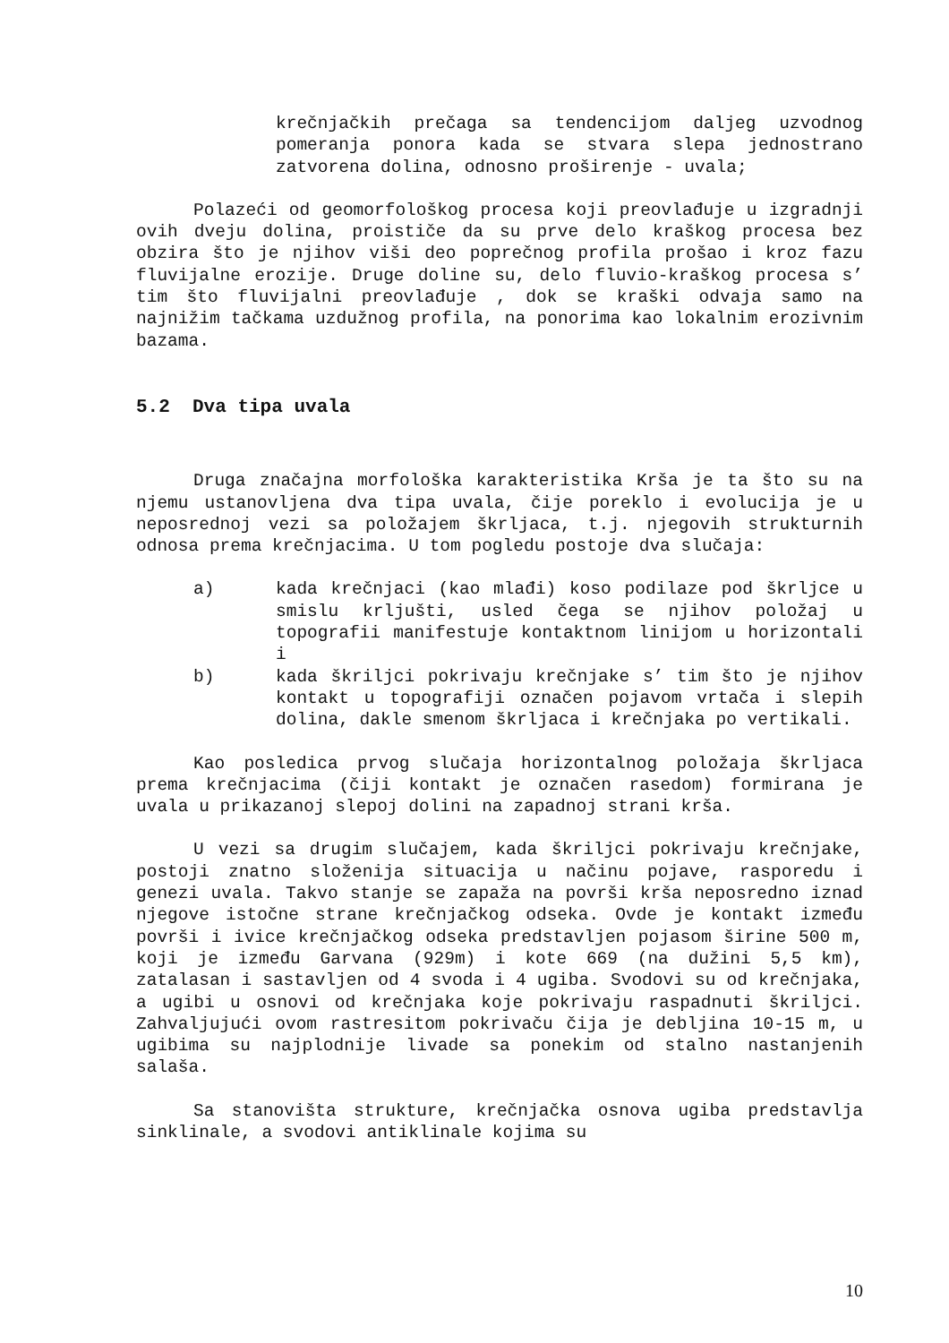krečnjačkih prečaga sa tendencijom daljeg uzvodnog pomeranja ponora kada se stvara slepa jednostrano zatvorena dolina, odnosno proširenje - uvala;
Polazeći od geomorfološkog procesa koji preovlađuje u izgradnji ovih dveju dolina, proističe da su prve delo kraškog procesa bez obzira što je njihov viši deo poprečnog profila prošao i kroz fazu fluvijalne erozije. Druge doline su, delo fluvio-kraškog procesa s’ tim što fluvijalni preovlađuje , dok se kraški odvaja samo na najnižim tačkama uzdužnog profila, na ponorima kao lokalnim erozivnim bazama.
5.2 Dva tipa uvala
Druga značajna morfološka karakteristika Krša je ta što su na njemu ustanovljena dva tipa uvala, čije poreklo i evolucija je u neposrednoj vezi sa položajem škrljaca, t.j. njegovih strukturnih odnosa prema krečnjacima. U tom pogledu postoje dva slučaja:
a) kada krečnjaci (kao mlađi) koso podilaze pod škrljce u smislu krljušti, usled čega se njihov položaj u topografii manifestuje kontaktnom linijom u horizontali i
b) kada škriljci pokrivaju krečnjake s’ tim što je njihov kontakt u topografiji označen pojavom vrtača i slepih dolina, dakle smenom škrljaca i krečnjaka po vertikali.
Kao posledica prvog slučaja horizontalnog položaja škrljaca prema krečnjacima (čiji kontakt je označen rasedom) formirana je uvala u prikazanoj slepoj dolini na zapadnoj strani krša.
U vezi sa drugim slučajem, kada škriljci pokrivaju krečnjake, postoji znatno složenija situacija u načinu pojave, rasporedu i genezi uvala. Takvo stanje se zapaža na površi krša neposredno iznad njegove istočne strane krečnjačkog odseka. Ovde je kontakt između površi i ivice krečnjačkog odseka predstavljen pojasom širine 500 m, koji je između Garvana (929m) i kote 669 (na dužini 5,5 km), zatalasan i sastavljen od 4 svoda i 4 ugiba. Svodovi su od krečnjaka, a ugibi u osnovi od krečnjaka koje pokrivaju raspadnuti škriljci. Zahvaljujući ovom rastresitom pokrivaču čija je debljina 10-15 m, u ugibima su najplodnije livade sa ponekim od stalno nastanjenih salaša.
Sa stanovišta strukture, krečnjačka osnova ugiba predstavlja sinklinale, a svodovi antiklinale kojima su
10